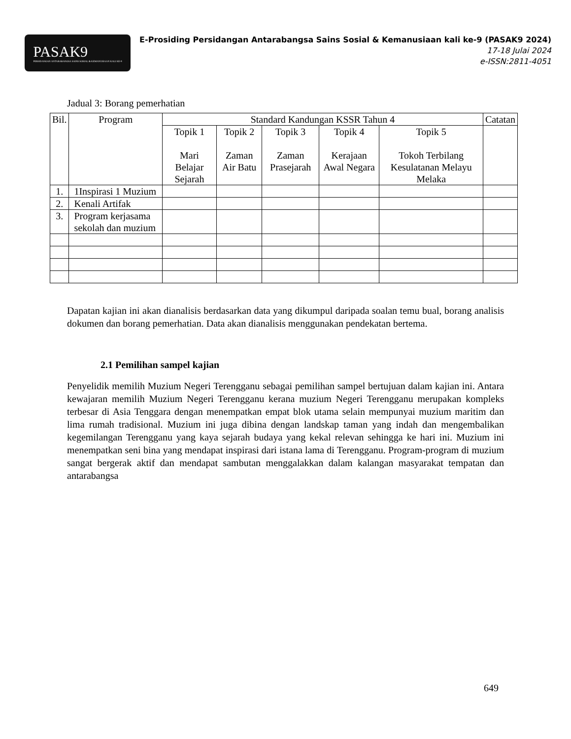PASAK9
PERSIDANGAN ANTARABANGSA SAINS SOSIAL & KEMANUSIAAN KALI KE-9
E-Prosiding Persidangan Antarabangsa Sains Sosial & Kemanusiaan kali ke-9 (PASAK9 2024)
17-18 Julai 2024
e-ISSN:2811-4051
Jadual 3: Borang pemerhatian
| Bil. | Program | Standard Kandungan KSSR Tahun 4 | | | | | Catatan |
| --- | --- | --- | --- | --- | --- | --- | --- |
| | | Topik 1 Mari Belajar Sejarah | Topik 2 Zaman Air Batu | Topik 3 Zaman Prasejarah | Topik 4 Kerajaan Awal Negara | Topik 5 Tokoh Terbilang Kesulatanan Melayu Melaka | |
| 1. | 1Inspirasi 1 Muzium | | | | | | |
| 2. | Kenali Artifak | | | | | | |
| 3. | Program kerjasama sekolah dan muzium | | | | | | |
Dapatan kajian ini akan dianalisis berdasarkan data yang dikumpul daripada soalan temu bual, borang analisis dokumen dan borang pemerhatian. Data akan dianalisis menggunakan pendekatan bertema.
2.1 Pemilihan sampel kajian
Penyelidik memilih Muzium Negeri Terengganu sebagai pemilihan sampel bertujuan dalam kajian ini. Antara kewajaran memilih Muzium Negeri Terengganu kerana muzium Negeri Terengganu merupakan kompleks terbesar di Asia Tenggara dengan menempatkan empat blok utama selain mempunyai muzium maritim dan lima rumah tradisional. Muzium ini juga dibina dengan landskap taman yang indah dan mengembalikan kegemilangan Terengganu yang kaya sejarah budaya yang kekal relevan sehingga ke hari ini. Muzium ini menempatkan seni bina yang mendapat inspirasi dari istana lama di Terengganu. Program-program di muzium sangat bergerak aktif dan mendapat sambutan menggalakkan dalam kalangan masyarakat tempatan dan antarabangsa
649